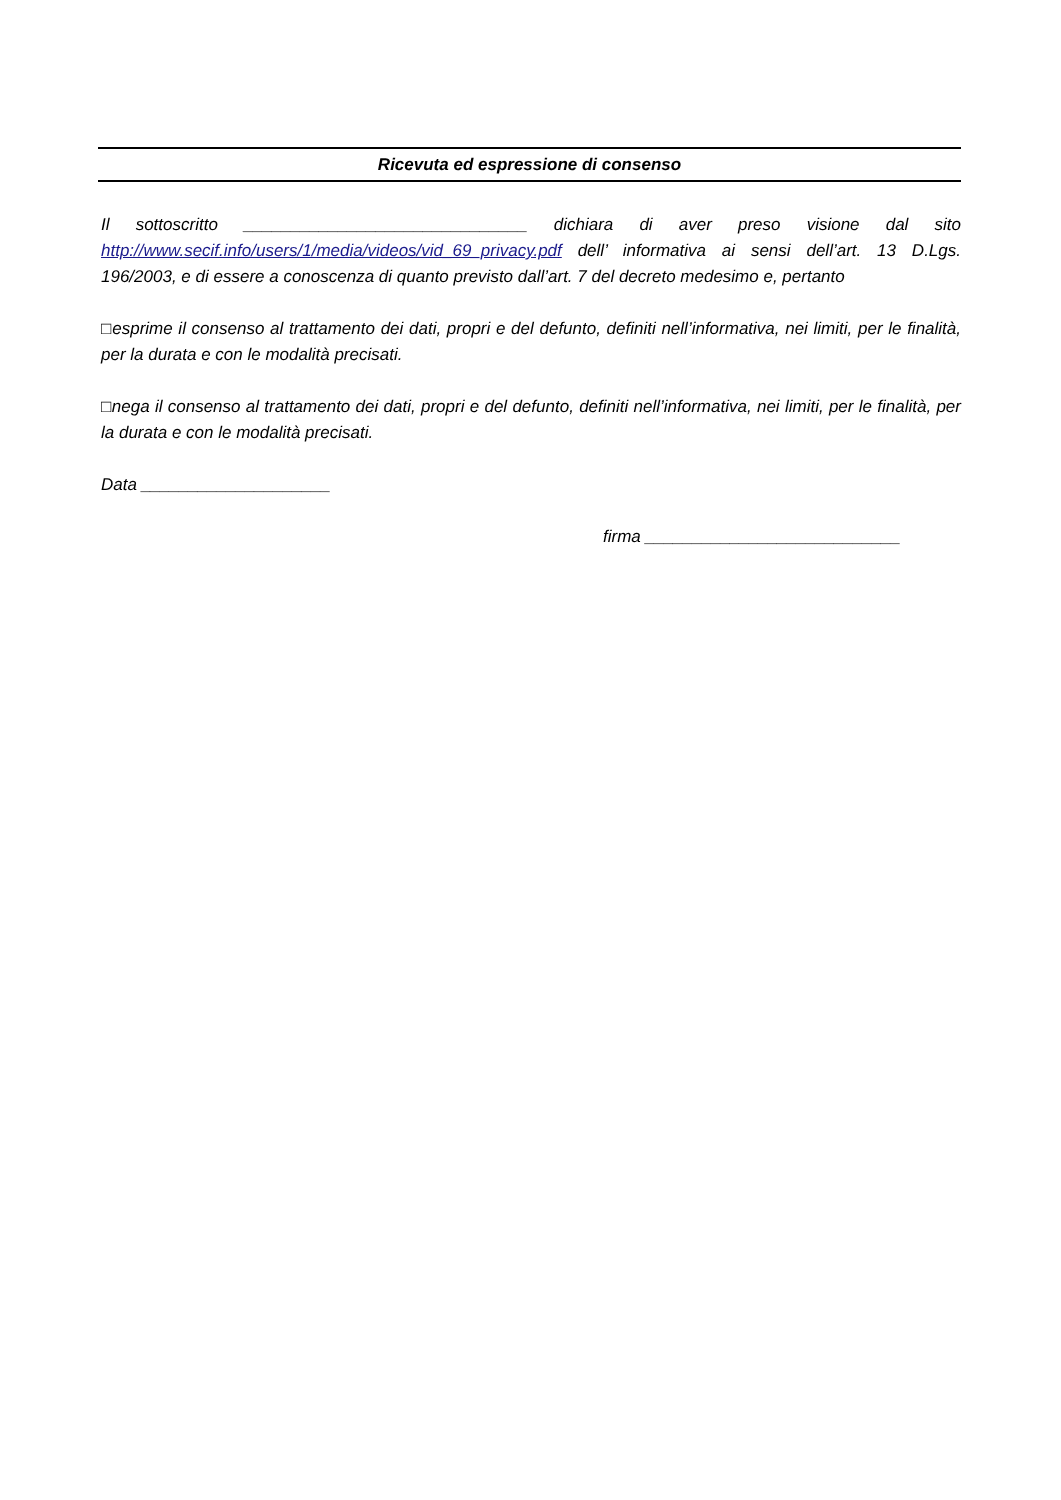Ricevuta ed espressione di consenso
Il sottoscritto ______________________________ dichiara di aver preso visione dal sito http://www.secif.info/users/1/media/videos/vid_69_privacy.pdf dell’ informativa ai sensi dell’art. 13 D.Lgs. 196/2003, e di essere a conoscenza di quanto previsto dall’art. 7 del decreto medesimo e, pertanto
□esprime il consenso al trattamento dei dati, propri e del defunto, definiti nell’informativa, nei limiti, per le finalità, per la durata e con le modalità precisati.
□nega il consenso al trattamento dei dati, propri e del defunto, definiti nell’informativa, nei limiti, per le finalità, per la durata e con le modalità precisati.
Data ____________________
firma ___________________________